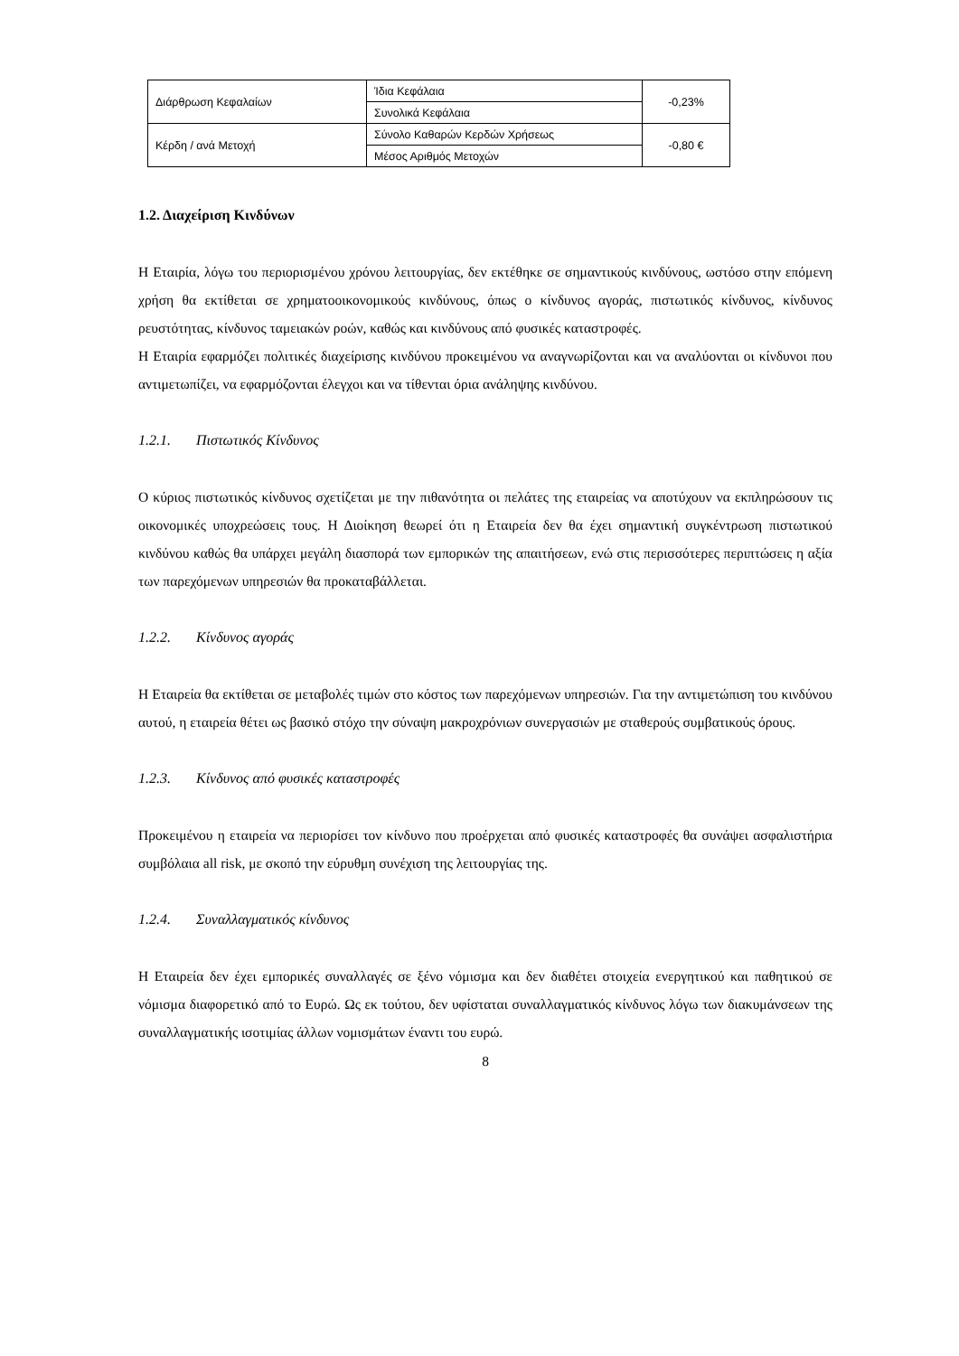| Διάρθρωση Κεφαλαίων | Ίδια Κεφάλαια | -0,23% |
| | Συνολικά Κεφάλαια | |
| Κέρδη / ανά Μετοχή | Σύνολο Καθαρών Κερδών Χρήσεως | -0,80 € |
| | Μέσος Αριθμός Μετοχών | |
1.2. Διαχείριση Κινδύνων
Η Εταιρία, λόγω του περιορισμένου χρόνου λειτουργίας, δεν εκτέθηκε σε σημαντικούς κινδύνους, ωστόσο στην επόμενη χρήση θα εκτίθεται σε χρηματοοικονομικούς κινδύνους, όπως ο κίνδυνος αγοράς, πιστωτικός κίνδυνος, κίνδυνος ρευστότητας, κίνδυνος ταμειακών ροών, καθώς και κινδύνους από φυσικές καταστροφές.
Η Εταιρία εφαρμόζει πολιτικές διαχείρισης κινδύνου προκειμένου να αναγνωρίζονται και να αναλύονται οι κίνδυνοι που αντιμετωπίζει, να εφαρμόζονται έλεγχοι και να τίθενται όρια ανάληψης κινδύνου.
1.2.1. Πιστωτικός Κίνδυνος
Ο κύριος πιστωτικός κίνδυνος σχετίζεται με την πιθανότητα οι πελάτες της εταιρείας να αποτύχουν να εκπληρώσουν τις οικονομικές υποχρεώσεις τους. Η Διοίκηση θεωρεί ότι η Εταιρεία δεν θα έχει σημαντική συγκέντρωση πιστωτικού κινδύνου καθώς θα υπάρχει μεγάλη διασπορά των εμπορικών της απαιτήσεων, ενώ στις περισσότερες περιπτώσεις η αξία των παρεχόμενων υπηρεσιών θα προκαταβάλλεται.
1.2.2. Κίνδυνος αγοράς
Η Εταιρεία θα εκτίθεται σε μεταβολές τιμών στο κόστος των παρεχόμενων υπηρεσιών. Για την αντιμετώπιση του κινδύνου αυτού, η εταιρεία θέτει ως βασικό στόχο την σύναψη μακροχρόνιων συνεργασιών με σταθερούς συμβατικούς όρους.
1.2.3. Κίνδυνος από φυσικές καταστροφές
Προκειμένου η εταιρεία να περιορίσει τον κίνδυνο που προέρχεται από φυσικές καταστροφές θα συνάψει ασφαλιστήρια συμβόλαια all risk, με σκοπό την εύρυθμη συνέχιση της λειτουργίας της.
1.2.4. Συναλλαγματικός κίνδυνος
Η Εταιρεία δεν έχει εμπορικές συναλλαγές σε ξένο νόμισμα και δεν διαθέτει στοιχεία ενεργητικού και παθητικού σε νόμισμα διαφορετικό από το Ευρώ. Ως εκ τούτου, δεν υφίσταται συναλλαγματικός κίνδυνος λόγω των διακυμάνσεων της συναλλαγματικής ισοτιμίας άλλων νομισμάτων έναντι του ευρώ.
8